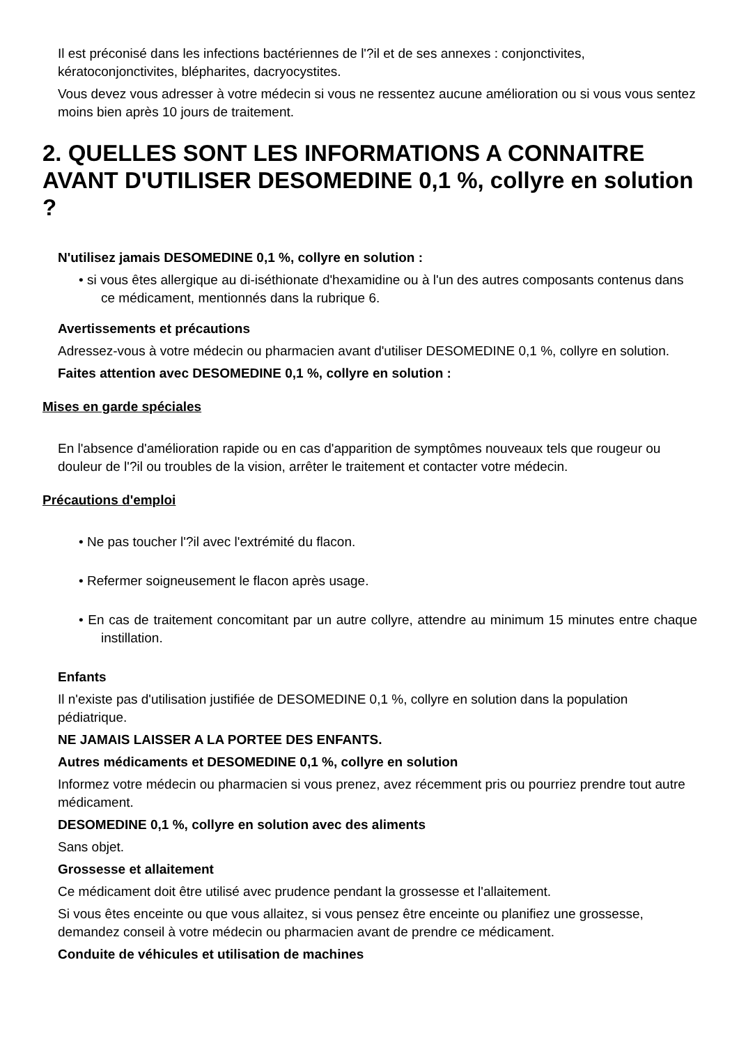Il est préconisé dans les infections bactériennes de l'?il et de ses annexes : conjonctivites, kératoconjonctivites, blépharites, dacryocystites.
Vous devez vous adresser à votre médecin si vous ne ressentez aucune amélioration ou si vous vous sentez moins bien après 10 jours de traitement.
2. QUELLES SONT LES INFORMATIONS A CONNAITRE AVANT D'UTILISER DESOMEDINE 0,1 %, collyre en solution ?
N'utilisez jamais DESOMEDINE 0,1 %, collyre en solution :
• si vous êtes allergique au di-iséthionate d'hexamidine ou à l'un des autres composants contenus dans ce médicament, mentionnés dans la rubrique 6.
Avertissements et précautions
Adressez-vous à votre médecin ou pharmacien avant d'utiliser DESOMEDINE 0,1 %, collyre en solution.
Faites attention avec DESOMEDINE 0,1 %, collyre en solution :
Mises en garde spéciales
En l'absence d'amélioration rapide ou en cas d'apparition de symptômes nouveaux tels que rougeur ou douleur de l'?il ou troubles de la vision, arrêter le traitement et contacter votre médecin.
Précautions d'emploi
• Ne pas toucher l'?il avec l'extrémité du flacon.
• Refermer soigneusement le flacon après usage.
• En cas de traitement concomitant par un autre collyre, attendre au minimum 15 minutes entre chaque instillation.
Enfants
Il n'existe pas d'utilisation justifiée de DESOMEDINE 0,1 %, collyre en solution dans la population pédiatrique.
NE JAMAIS LAISSER A LA PORTEE DES ENFANTS.
Autres médicaments et DESOMEDINE 0,1 %, collyre en solution
Informez votre médecin ou pharmacien si vous prenez, avez récemment pris ou pourriez prendre tout autre médicament.
DESOMEDINE 0,1 %, collyre en solution avec des aliments
Sans objet.
Grossesse et allaitement
Ce médicament doit être utilisé avec prudence pendant la grossesse et l'allaitement.
Si vous êtes enceinte ou que vous allaitez, si vous pensez être enceinte ou planifiez une grossesse, demandez conseil à votre médecin ou pharmacien avant de prendre ce médicament.
Conduite de véhicules et utilisation de machines